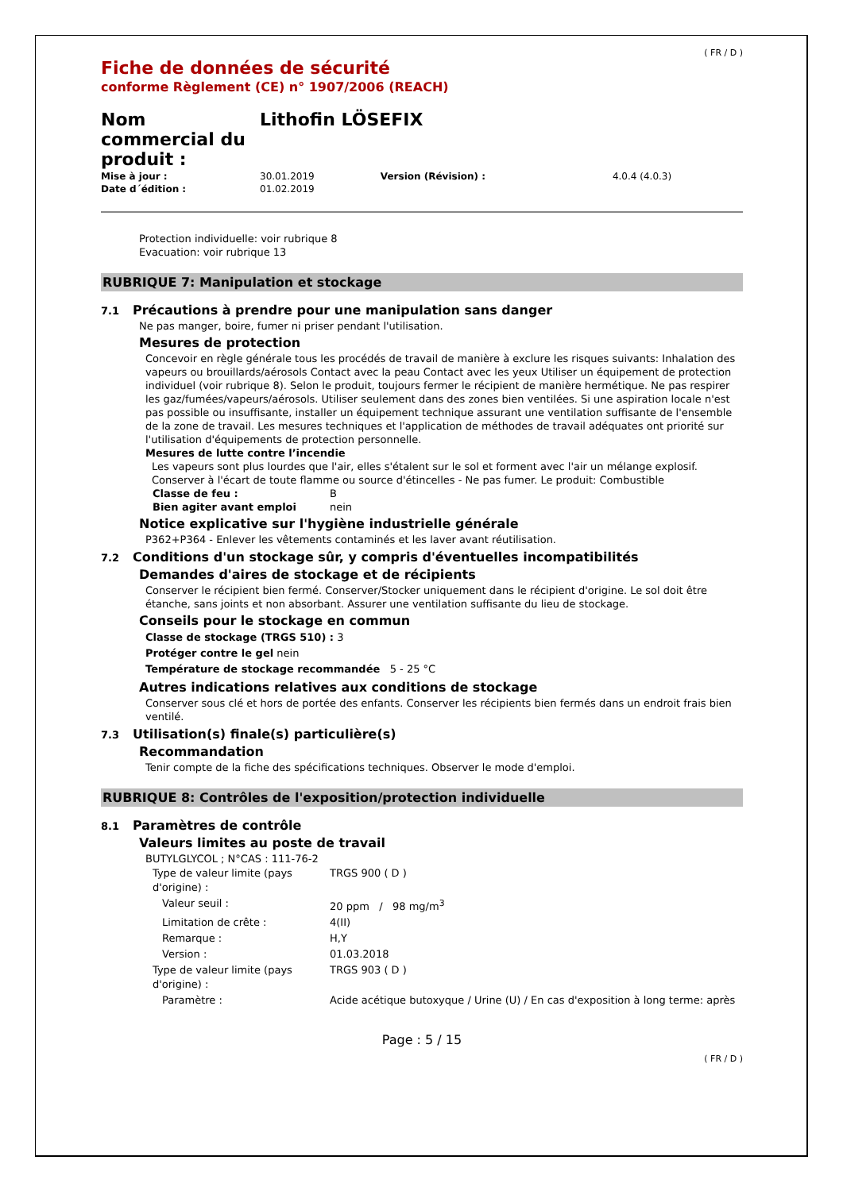( FR / D )
Fiche de données de sécurité
conforme Règlement (CE) n° 1907/2006 (REACH)
| Nom commercial du produit : | Lithofin LÖSEFIX | | |
| Mise à jour : | 30.01.2019 | Version (Révision) : | 4.0.4 (4.0.3) |
| Date d´édition : | 01.02.2019 | | |
Protection individuelle: voir rubrique 8
Evacuation: voir rubrique 13
RUBRIQUE 7: Manipulation et stockage
7.1 Précautions à prendre pour une manipulation sans danger
Ne pas manger, boire, fumer ni priser pendant l'utilisation.
Mesures de protection
Concevoir en règle générale tous les procédés de travail de manière à exclure les risques suivants: Inhalation des vapeurs ou brouillards/aérosols Contact avec la peau Contact avec les yeux Utiliser un équipement de protection individuel (voir rubrique 8). Selon le produit, toujours fermer le récipient de manière hermétique. Ne pas respirer les gaz/fumées/vapeurs/aérosols. Utiliser seulement dans des zones bien ventilées. Si une aspiration locale n'est pas possible ou insuffisante, installer un équipement technique assurant une ventilation suffisante de l'ensemble de la zone de travail. Les mesures techniques et l'application de méthodes de travail adéquates ont priorité sur l'utilisation d'équipements de protection personnelle.
Mesures de lutte contre l’incendie
Les vapeurs sont plus lourdes que l'air, elles s'étalent sur le sol et forment avec l'air un mélange explosif. Conserver à l'écart de toute flamme ou source d'étincelles - Ne pas fumer. Le produit: Combustible
| Classe de feu : | B |
| Bien agiter avant emploi | nein |
Notice explicative sur l'hygiène industrielle générale
P362+P364 - Enlever les vêtements contaminés et les laver avant réutilisation.
7.2 Conditions d'un stockage sûr, y compris d'éventuelles incompatibilités
Demandes d'aires de stockage et de récipients
Conserver le récipient bien fermé. Conserver/Stocker uniquement dans le récipient d'origine. Le sol doit être étanche, sans joints et non absorbant. Assurer une ventilation suffisante du lieu de stockage.
Conseils pour le stockage en commun
Classe de stockage (TRGS 510) : 3
Protéger contre le gel nein
Température de stockage recommandée 5 - 25 °C
Autres indications relatives aux conditions de stockage
Conserver sous clé et hors de portée des enfants. Conserver les récipients bien fermés dans un endroit frais bien ventilé.
7.3 Utilisation(s) finale(s) particulière(s)
Recommandation
Tenir compte de la fiche des spécifications techniques. Observer le mode d'emploi.
RUBRIQUE 8: Contrôles de l'exposition/protection individuelle
8.1 Paramètres de contrôle
Valeurs limites au poste de travail
BUTYLGLYCOL ; N°CAS : 111-76-2
| Type de valeur limite (pays d'origine) : | TRGS 900 ( D ) |
| Valeur seuil : | 20 ppm / 98 mg/m<sup>3</sup> |
| Limitation de crête : | 4(II) |
| Remarque : | H,Y |
| Version : | 01.03.2018 |
| Type de valeur limite (pays d'origine) : | TRGS 903 ( D ) |
| Paramètre : | Acide acétique butoxyque / Urine (U) / En cas d'exposition à long terme: après |
Page : 5 / 15
( FR / D )